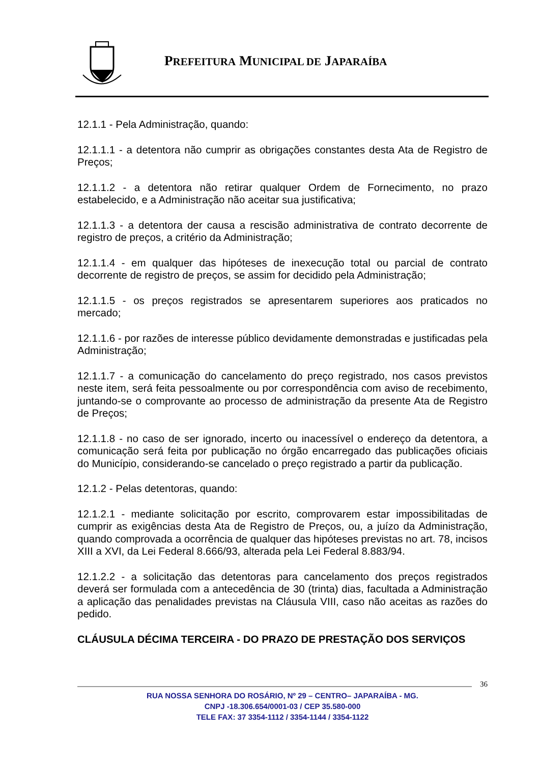PREFEITURA MUNICIPAL DE JAPARAÍBA
12.1.1 - Pela Administração, quando:
12.1.1.1 - a detentora não cumprir as obrigações constantes desta Ata de Registro de Preços;
12.1.1.2 - a detentora não retirar qualquer Ordem de Fornecimento, no prazo estabelecido, e a Administração não aceitar sua justificativa;
12.1.1.3 - a detentora der causa a rescisão administrativa de contrato decorrente de registro de preços, a critério da Administração;
12.1.1.4 - em qualquer das hipóteses de inexecução total ou parcial de contrato decorrente de registro de preços, se assim for decidido pela Administração;
12.1.1.5 - os preços registrados se apresentarem superiores aos praticados no mercado;
12.1.1.6 - por razões de interesse público devidamente demonstradas e justificadas pela Administração;
12.1.1.7 - a comunicação do cancelamento do preço registrado, nos casos previstos neste item, será feita pessoalmente ou por correspondência com aviso de recebimento, juntando-se o comprovante ao processo de administração da presente Ata de Registro de Preços;
12.1.1.8 - no caso de ser ignorado, incerto ou inacessível o endereço da detentora, a comunicação será feita por publicação no órgão encarregado das publicações oficiais do Município, considerando-se cancelado o preço registrado a partir da publicação.
12.1.2 - Pelas detentoras, quando:
12.1.2.1 - mediante solicitação por escrito, comprovarem estar impossibilitadas de cumprir as exigências desta Ata de Registro de Preços, ou, a juízo da Administração, quando comprovada a ocorrência de qualquer das hipóteses previstas no art. 78, incisos XIII a XVI, da Lei Federal 8.666/93, alterada pela Lei Federal 8.883/94.
12.1.2.2 - a solicitação das detentoras para cancelamento dos preços registrados deverá ser formulada com a antecedência de 30 (trinta) dias, facultada a Administração a aplicação das penalidades previstas na Cláusula VIII, caso não aceitas as razões do pedido.
CLÁUSULA DÉCIMA TERCEIRA - DO PRAZO DE PRESTAÇÃO DOS SERVIÇOS
36
RUA NOSSA SENHORA DO ROSÁRIO, Nº 29 – CENTRO– JAPARAÍBA - MG.
CNPJ -18.306.654/0001-03 / CEP 35.580-000
TELE FAX: 37 3354-1112 / 3354-1144 / 3354-1122